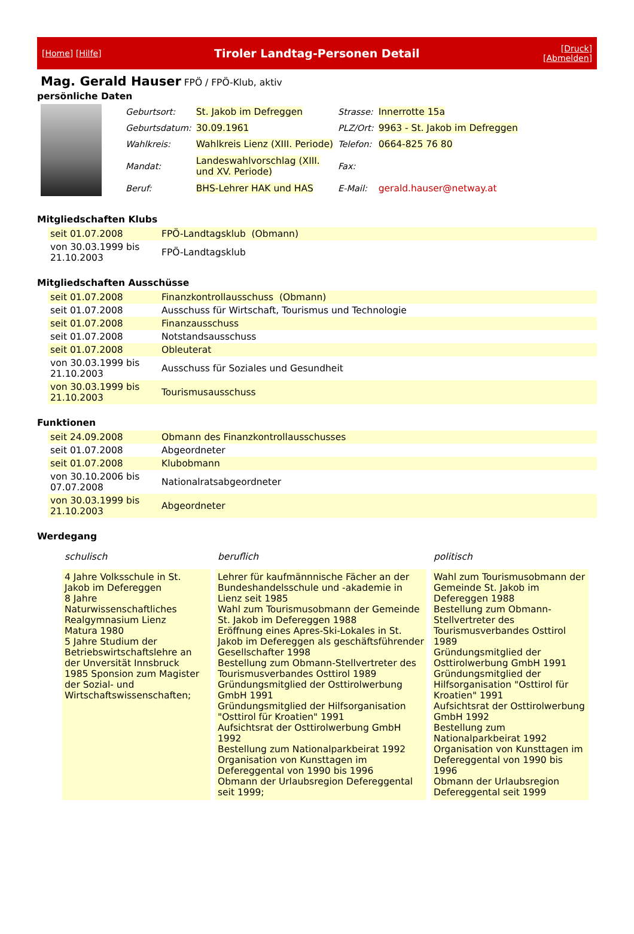[Home] [Hilfe] Tiroler Landtag-Personen Detail [Druck] [Abmelden]
Mag. Gerald Hauser
FPÖ / FPÖ-Klub, aktiv
persönliche Daten
| Geburtsort: | St. Jakob im Defreggen | Strasse: | Innerrotte 15a |
| Geburtsdatum: | 30.09.1961 | PLZ/Ort: | 9963 - St. Jakob im Defreggen |
| Wahlkreis: | Wahlkreis Lienz (XIII. Periode) | Telefon: | 0664-825 76 80 |
| Mandat: | Landeswahlvorschlag (XIII. und XV. Periode) | Fax: | |
| Beruf: | BHS-Lehrer HAK und HAS | E-Mail: | gerald.hauser@netway.at |
Mitgliedschaften Klubs
| seit 01.07.2008 | FPÖ-Landtagsklub (Obmann) |
| von 30.03.1999 bis 21.10.2003 | FPÖ-Landtagsklub |
Mitgliedschaften Ausschüsse
| seit 01.07.2008 | Finanzkontrollausschuss (Obmann) |
| seit 01.07.2008 | Ausschuss für Wirtschaft, Tourismus und Technologie |
| seit 01.07.2008 | Finanzausschuss |
| seit 01.07.2008 | Notstandsausschuss |
| seit 01.07.2008 | Obleuterat |
| von 30.03.1999 bis 21.10.2003 | Ausschuss für Soziales und Gesundheit |
| von 30.03.1999 bis 21.10.2003 | Tourismusausschuss |
Funktionen
| seit 24.09.2008 | Obmann des Finanzkontrollausschusses |
| seit 01.07.2008 | Abgeordneter |
| seit 01.07.2008 | Klubobmann |
| von 30.10.2006 bis 07.07.2008 | Nationalratsabgeordneter |
| von 30.03.1999 bis 21.10.2003 | Abgeordneter |
Werdegang
| schulisch | beruflich | politisch |
| 4 Jahre Volksschule in St. Jakob im Defereggen 8 Jahre Naturwissenschaftliches Realgymnasium Lienz Matura 1980 5 Jahre Studium der Betriebswirtschaftslehre an der Unversität Innsbruck 1985 Sponsion zum Magister der Sozial- und Wirtschaftswissenschaften; | Lehrer für kaufmännnische Fächer an der Bundeshandelsschule und -akademie in Lienz seit 1985 Wahl zum Tourismusobmann der Gemeinde St. Jakob im Defereggen 1988 Eröffnung eines Apres-Ski-Lokales in St. Jakob im Defereggen als geschäftsführender Gesellschafter 1998 Bestellung zum Obmann-Stellvertreter des Tourismusverbandes Osttirol 1989 Gründungsmitglied der Osttirolwerbung GmbH 1991 Gründungsmitglied der Hilfsorganisation "Osttirol für Kroatien" 1991 Aufsichtsrat der Osttirolwerbung GmbH 1992 Bestellung zum Nationalparkbeirat 1992 Organisation von Kunsttagen im Defereggental von 1990 bis 1996 Obmann der Urlaubsregion Defereggental seit 1999; | Wahl zum Tourismusobmann der Gemeinde St. Jakob im Defereggen 1988 Bestellung zum Obmann-Stellvertreter des Tourismusverbandes Osttirol 1989 Gründungsmitglied der Osttirolwerbung GmbH 1991 Gründungsmitglied der Hilfsorganisation "Osttirol für Kroatien" 1991 Aufsichtsrat der Osttirolwerbung GmbH 1992 Bestellung zum Nationalparkbeirat 1992 Organisation von Kunsttagen im Defereggental von 1990 bis 1996 Obmann der Urlaubsregion Defereggental seit 1999 |